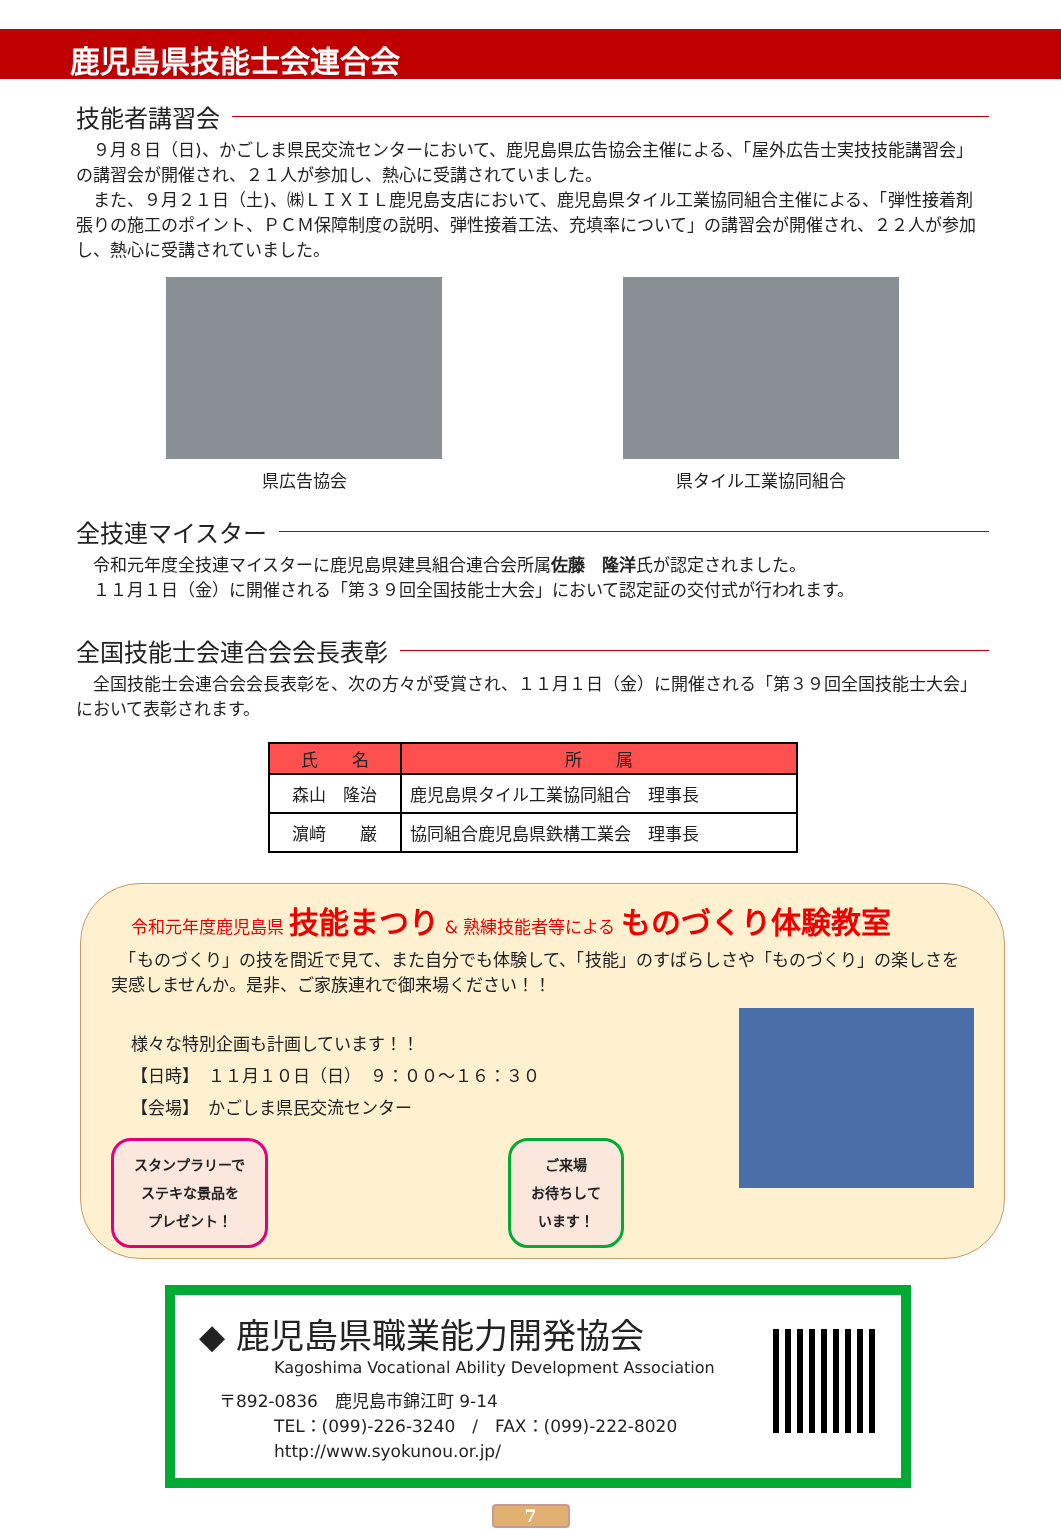鹿児島県技能士会連合会
技能者講習会
　９月８日（日)、かごしま県民交流センターにおいて、鹿児島県広告協会主催による、「屋外広告士実技技能講習会」の講習会が開催され、２１人が参加し、熱心に受講されていました。
　また、９月２１日（土)、㈱ＬＩＸＩＬ鹿児島支店において、鹿児島県タイル工業協同組合主催による、「弾性接着剤張りの施工のポイント、ＰＣＭ保障制度の説明、弾性接着工法、充填率について」の講習会が開催され、２２人が参加し、熱心に受講されていました。
県広告協会 県タイル工業協同組合
全技連マイスター
　令和元年度全技連マイスターに鹿児島県建具組合連合会所属佐藤　隆洋氏が認定されました。
　１１月１日（金）に開催される「第３９回全国技能士大会」において認定証の交付式が行われます。
全国技能士会連合会会長表彰
　全国技能士会連合会会長表彰を、次の方々が受賞され、１１月１日（金）に開催される「第３９回全国技能士大会」において表彰されます。
| 氏 名 | 所 属 |
| --- | --- |
| 森山 隆治 | 鹿児島県タイル工業協同組合 理事長 |
| 濵﨑 巌 | 協同組合鹿児島県鉄構工業会 理事長 |
令和元年度鹿児島県 技能まつり & 熟練技能者等による ものづくり体験教室
　「ものづくり」の技を間近で見て、また自分でも体験して、「技能」のすばらしさや「ものづくり」の楽しさを実感しませんか。是非、ご家族連れで御来場ください！！
様々な特別企画も計画しています！！
【日時】　１１月１０日（日）　９：００～１６：３０
【会場】　かごしま県民交流センター
スタンプラリーで
ステキな景品を
プレゼント！
ご来場
お待ちして
います！
◆ 鹿児島県職業能力開発協会
Kagoshima Vocational Ability Development Association
〒892-0836　鹿児島市錦江町 9-14
TEL：(099)-226-3240　/　FAX：(099)-222-8020
http://www.syokunou.or.jp/
7